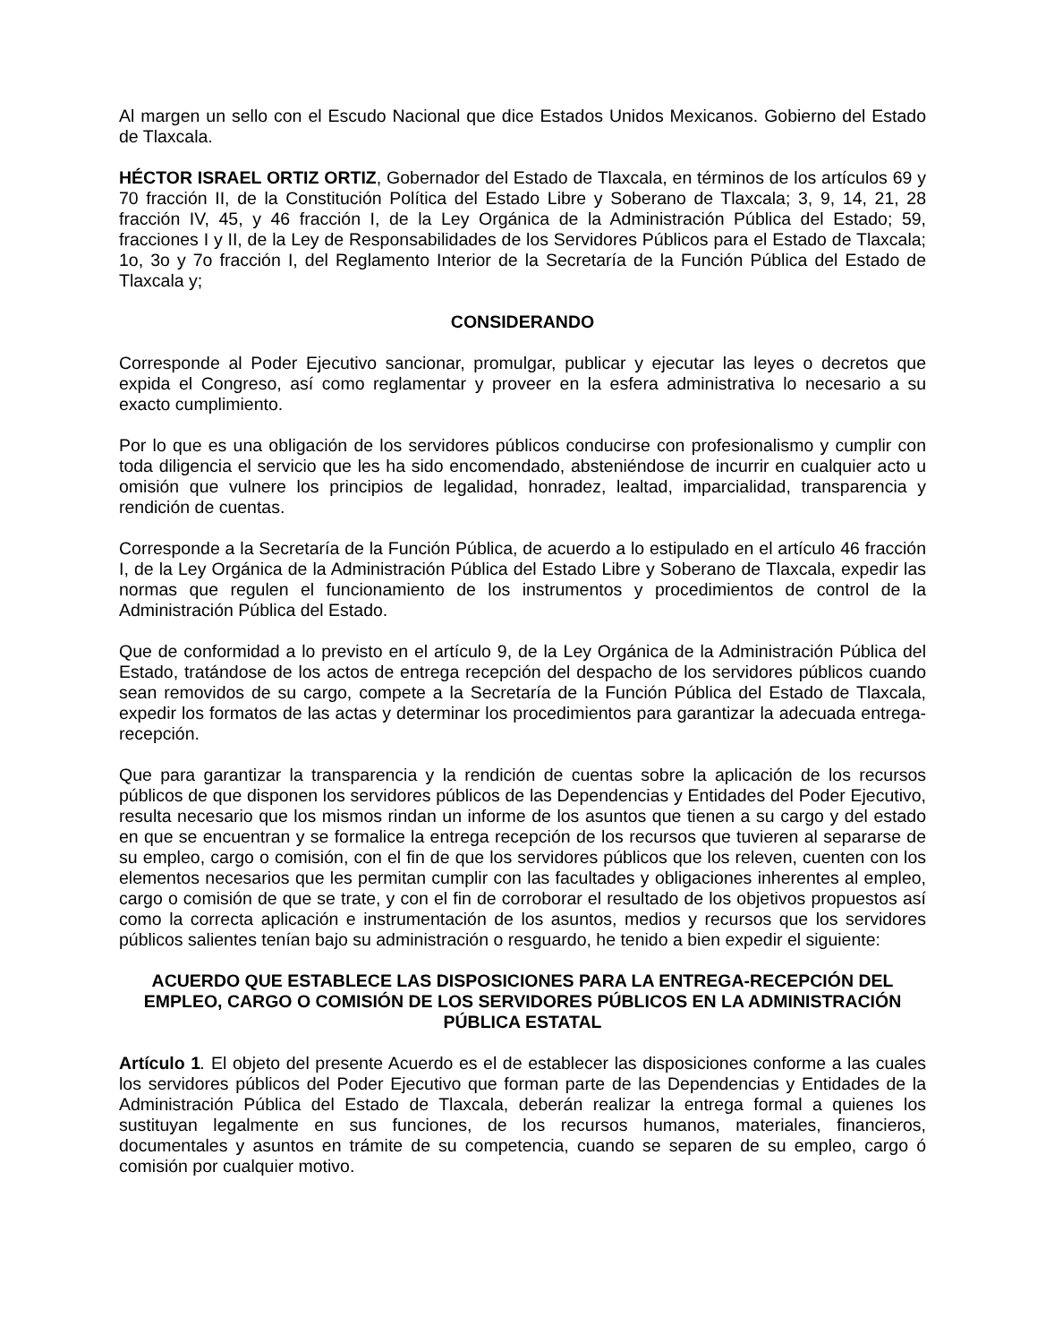Al margen un sello con el Escudo Nacional que dice Estados Unidos Mexicanos. Gobierno del Estado de Tlaxcala.
HÉCTOR ISRAEL ORTIZ ORTIZ, Gobernador del Estado de Tlaxcala, en términos de los artículos 69 y 70 fracción II, de la Constitución Política del Estado Libre y Soberano de Tlaxcala; 3, 9, 14, 21, 28 fracción IV, 45, y 46 fracción I, de la Ley Orgánica de la Administración Pública del Estado; 59, fracciones I y II, de la Ley de Responsabilidades de los Servidores Públicos para el Estado de Tlaxcala; 1o, 3o y 7o fracción I, del Reglamento Interior de la Secretaría de la Función Pública del Estado de Tlaxcala y;
CONSIDERANDO
Corresponde al Poder Ejecutivo sancionar, promulgar, publicar y ejecutar las leyes o decretos que expida el Congreso, así como reglamentar y proveer en la esfera administrativa lo necesario a su exacto cumplimiento.
Por lo que es una obligación de los servidores públicos conducirse con profesionalismo y cumplir con toda diligencia el servicio que les ha sido encomendado, absteniéndose de incurrir en cualquier acto u omisión que vulnere los principios de legalidad, honradez, lealtad, imparcialidad, transparencia y rendición de cuentas.
Corresponde a la Secretaría de la Función Pública, de acuerdo a lo estipulado en el artículo 46 fracción I, de la Ley Orgánica de la Administración Pública del Estado Libre y Soberano de Tlaxcala, expedir las normas que regulen el funcionamiento de los instrumentos y procedimientos de control de la Administración Pública del Estado.
Que de conformidad a lo previsto en el artículo 9, de la Ley Orgánica de la Administración Pública del Estado, tratándose de los actos de entrega recepción del despacho de los servidores públicos cuando sean removidos de su cargo, compete a la Secretaría de la Función Pública del Estado de Tlaxcala, expedir los formatos de las actas y determinar los procedimientos para garantizar la adecuada entrega-recepción.
Que para garantizar la transparencia y la rendición de cuentas sobre la aplicación de los recursos públicos de que disponen los servidores públicos de las Dependencias y Entidades del Poder Ejecutivo, resulta necesario que los mismos rindan un informe de los asuntos que tienen a su cargo y del estado en que se encuentran y se formalice la entrega recepción de los recursos que tuvieren al separarse de su empleo, cargo o comisión, con el fin de que los servidores públicos que los releven, cuenten con los elementos necesarios que les permitan cumplir con las facultades y obligaciones inherentes al empleo, cargo o comisión de que se trate, y con el fin de corroborar el resultado de los objetivos propuestos así como la correcta aplicación e instrumentación de los asuntos, medios y recursos que los servidores públicos salientes tenían bajo su administración o resguardo, he tenido a bien expedir el siguiente:
ACUERDO QUE ESTABLECE LAS DISPOSICIONES PARA LA ENTREGA-RECEPCIÓN DEL EMPLEO, CARGO O COMISIÓN DE LOS SERVIDORES PÚBLICOS EN LA ADMINISTRACIÓN PÚBLICA ESTATAL
Artículo 1. El objeto del presente Acuerdo es el de establecer las disposiciones conforme a las cuales los servidores públicos del Poder Ejecutivo que forman parte de las Dependencias y Entidades de la Administración Pública del Estado de Tlaxcala, deberán realizar la entrega formal a quienes los sustituyan legalmente en sus funciones, de los recursos humanos, materiales, financieros, documentales y asuntos en trámite de su competencia, cuando se separen de su empleo, cargo ó comisión por cualquier motivo.